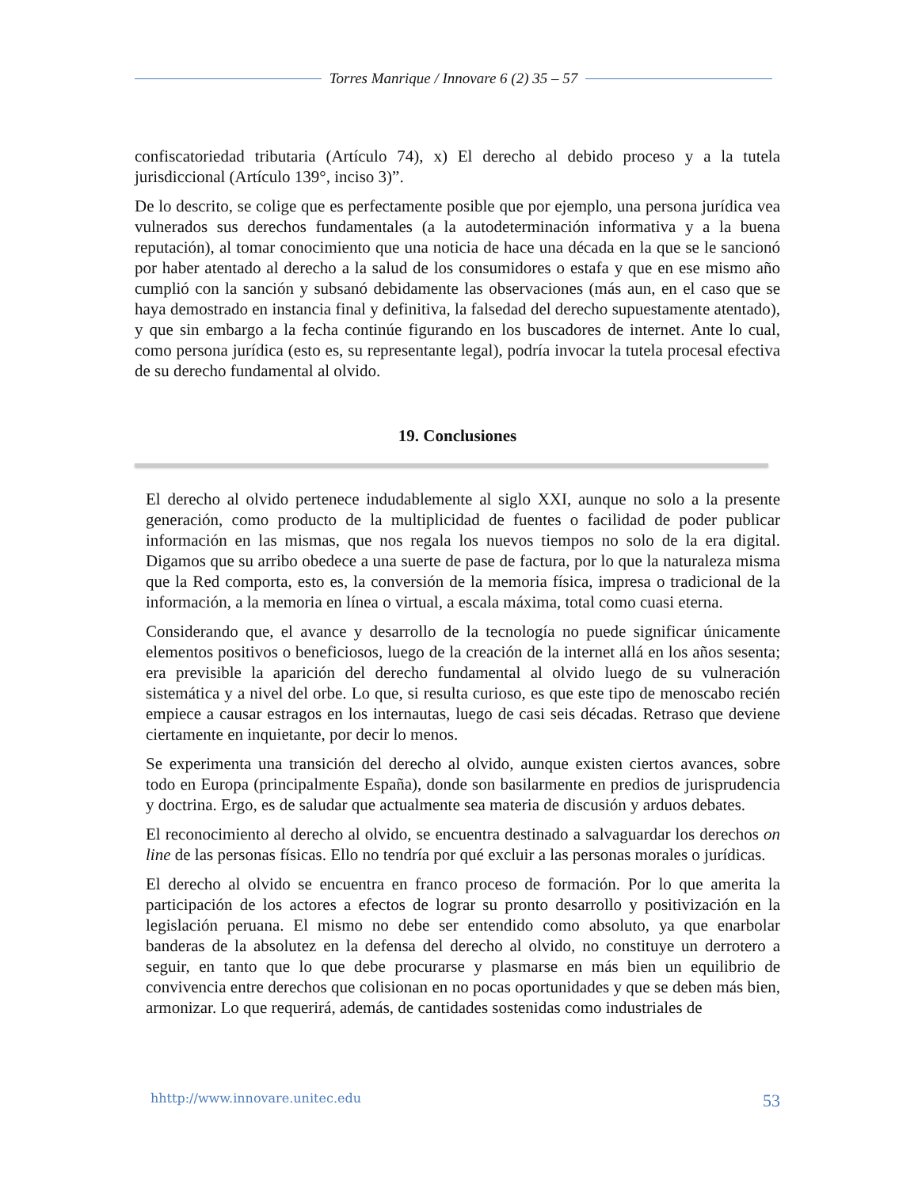Torres Manrique / Innovare 6 (2) 35 – 57
confiscatoriedad tributaria (Artículo 74), x) El derecho al debido proceso y a la tutela jurisdiccional (Artículo 139°, inciso 3)”.
De lo descrito, se colige que es perfectamente posible que por ejemplo, una persona jurídica vea vulnerados sus derechos fundamentales (a la autodeterminación informativa y a la buena reputación), al tomar conocimiento que una noticia de hace una década en la que se le sancionó por haber atentado al derecho a la salud de los consumidores o estafa y que en ese mismo año cumplió con la sanción y subsanó debidamente las observaciones (más aun, en el caso que se haya demostrado en instancia final y definitiva, la falsedad del derecho supuestamente atentado), y que sin embargo a la fecha continúe figurando en los buscadores de internet. Ante lo cual, como persona jurídica (esto es, su representante legal), podría invocar la tutela procesal efectiva de su derecho fundamental al olvido.
19. Conclusiones
El derecho al olvido pertenece indudablemente al siglo XXI, aunque no solo a la presente generación, como producto de la multiplicidad de fuentes o facilidad de poder publicar información en las mismas, que nos regala los nuevos tiempos no solo de la era digital. Digamos que su arribo obedece a una suerte de pase de factura, por lo que la naturaleza misma que la Red comporta, esto es, la conversión de la memoria física, impresa o tradicional de la información, a la memoria en línea o virtual, a escala máxima, total como cuasi eterna.
Considerando que, el avance y desarrollo de la tecnología no puede significar únicamente elementos positivos o beneficiosos, luego de la creación de la internet allá en los años sesenta; era previsible la aparición del derecho fundamental al olvido luego de su vulneración sistemática y a nivel del orbe. Lo que, si resulta curioso, es que este tipo de menoscabo recién empiece a causar estragos en los internautas, luego de casi seis décadas. Retraso que deviene ciertamente en inquietante, por decir lo menos.
Se experimenta una transición del derecho al olvido, aunque existen ciertos avances, sobre todo en Europa (principalmente España), donde son basilarmente en predios de jurisprudencia y doctrina. Ergo, es de saludar que actualmente sea materia de discusión y arduos debates.
El reconocimiento al derecho al olvido, se encuentra destinado a salvaguardar los derechos on line de las personas físicas. Ello no tendría por qué excluir a las personas morales o jurídicas.
El derecho al olvido se encuentra en franco proceso de formación. Por lo que amerita la participación de los actores a efectos de lograr su pronto desarrollo y positivización en la legislación peruana. El mismo no debe ser entendido como absoluto, ya que enarbolar banderas de la absolutez en la defensa del derecho al olvido, no constituye un derrotero a seguir, en tanto que lo que debe procurarse y plasmarse en más bien un equilibrio de convivencia entre derechos que colisionan en no pocas oportunidades y que se deben más bien, armonizar. Lo que requerirá, además, de cantidades sostenidas como industriales de
hhttp://www.innovare.unitec.edu 53